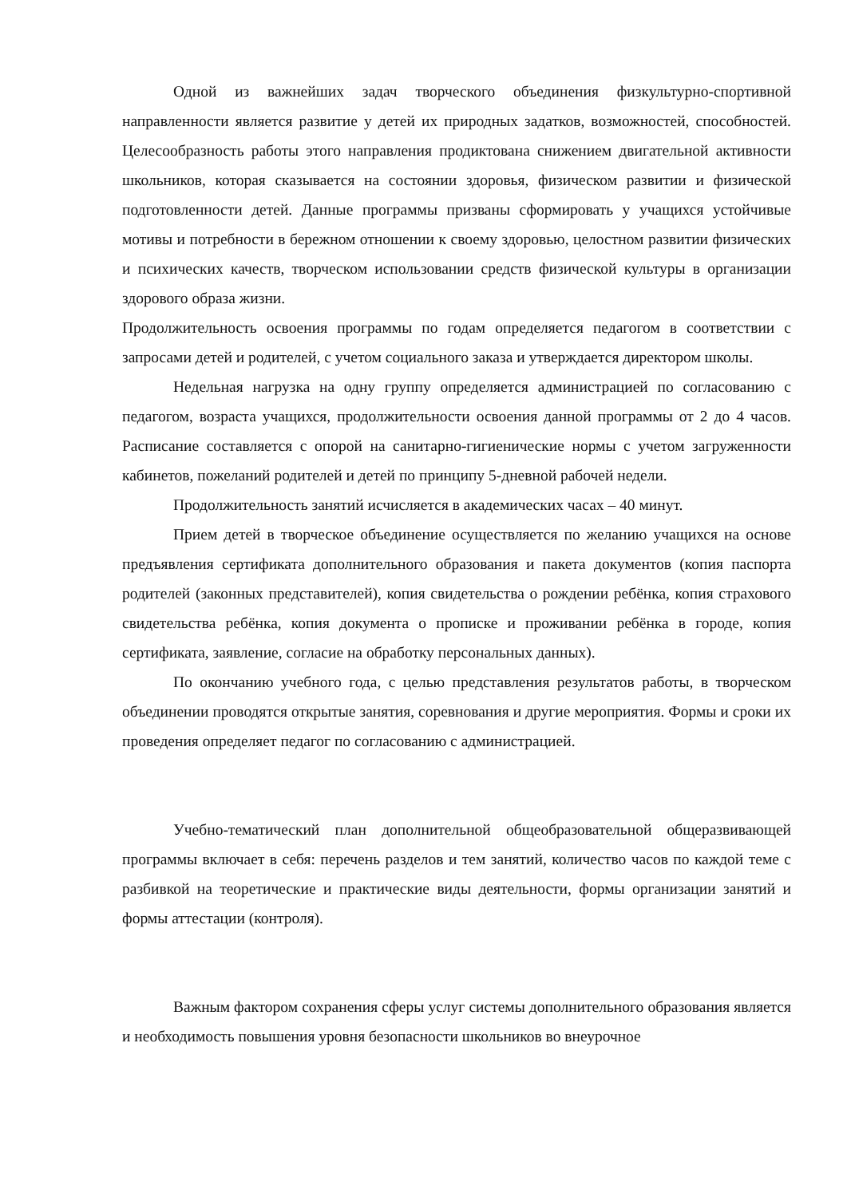Одной из важнейших задач творческого объединения физкультурно-спортивной направленности является развитие у детей их природных задатков, возможностей, способностей. Целесообразность работы этого направления продиктована снижением двигательной активности школьников, которая сказывается на состоянии здоровья, физическом развитии и физической подготовленности детей. Данные программы призваны сформировать у учащихся устойчивые мотивы и потребности в бережном отношении к своему здоровью, целостном развитии физических и психических качеств, творческом использовании средств физической культуры в организации здорового образа жизни.
Продолжительность освоения программы по годам определяется педагогом в соответствии с запросами детей и родителей, с учетом социального заказа и утверждается директором школы.
Недельная нагрузка на одну группу определяется администрацией по согласованию с педагогом, возраста учащихся, продолжительности освоения данной программы от 2 до 4 часов. Расписание составляется с опорой на санитарно-гигиенические нормы с учетом загруженности кабинетов, пожеланий родителей и детей по принципу 5-дневной рабочей недели.
Продолжительность занятий исчисляется в академических часах – 40 минут.
Прием детей в творческое объединение осуществляется по желанию учащихся на основе предъявления сертификата дополнительного образования и пакета документов (копия паспорта родителей (законных представителей), копия свидетельства о рождении ребёнка, копия страхового свидетельства ребёнка, копия документа о прописке и проживании ребёнка в городе, копия сертификата, заявление, согласие на обработку персональных данных).
По окончанию учебного года, с целью представления результатов работы, в творческом объединении проводятся открытые занятия, соревнования и другие мероприятия. Формы и сроки их проведения определяет педагог по согласованию с администрацией.
Учебно-тематический план дополнительной общеобразовательной общеразвивающей программы включает в себя: перечень разделов и тем занятий, количество часов по каждой теме с разбивкой на теоретические и практические виды деятельности, формы организации занятий и формы аттестации (контроля).
Важным фактором сохранения сферы услуг системы дополнительного образования является и необходимость повышения уровня безопасности школьников во внеурочное